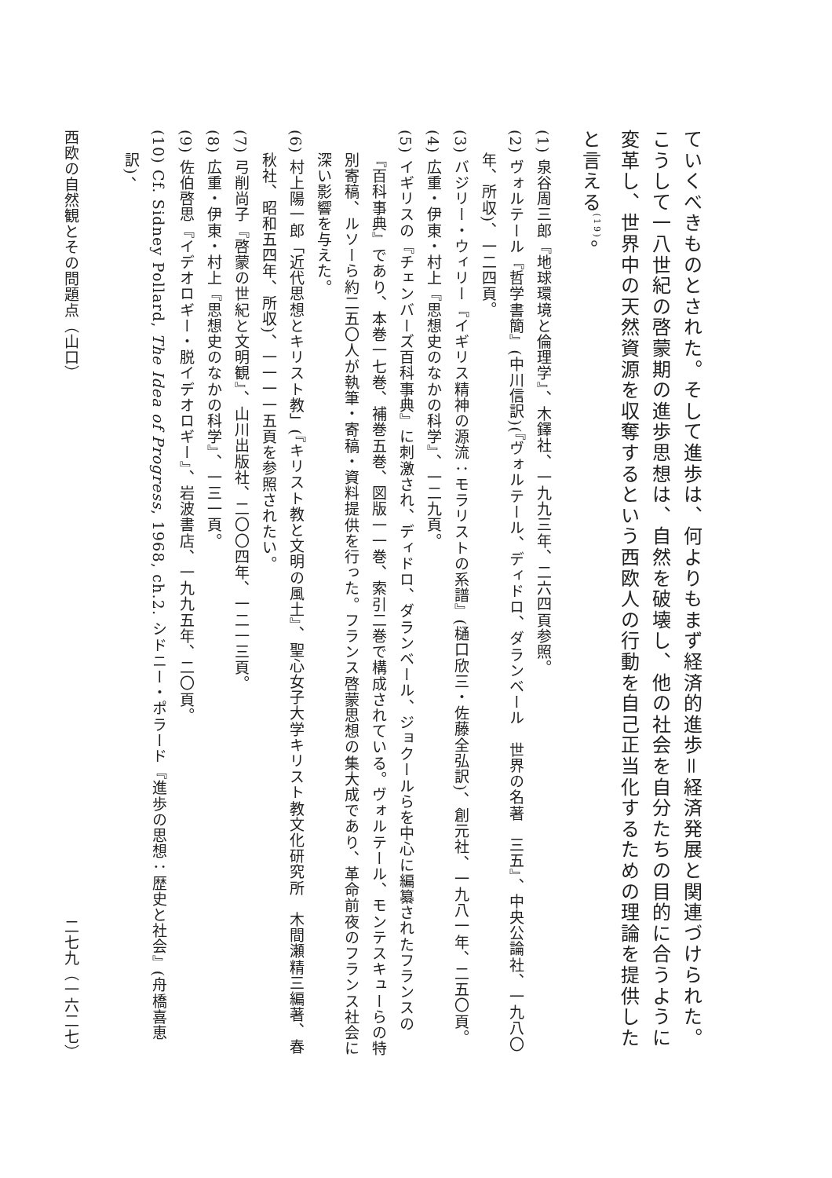ていくべきものとされた。そして進歩は、何よりもまず経済的進歩＝経済発展と関連づけられた。こうして一八世紀の啓蒙期の進歩思想は、自然を破壊し、他の社会を自分たちの目的に合うように変革し、世界中の天然資源を収奪するという西欧人の行動を自己正当化するための理論を提供したと言える<sup>(19)</sup>。
(1) 泉谷周三郎『地球環境と倫理学』、木鐸社、一九九三年、二六四頁参照。
(2) ヴォルテール『哲学書簡』(中川信訳)(『ヴォルテール、ディドロ、ダランベール　世界の名著　三五』、中央公論社、一九八〇年、所収)、一二四頁。
(3) バジリー・ウィリー『イギリス精神の源流：モラリストの系譜』(樋口欣三・佐藤全弘訳)、創元社、一九八一年、二五〇頁。
(4) 広重・伊東・村上『思想史のなかの科学』、一二九頁。
(5) イギリスの『チェンバーズ百科事典』に刺激され、ディドロ、ダランベール、ジョクールらを中心に編纂されたフランスの『百科事典』であり、本巻一七巻、補巻五巻、図版一一巻、索引二巻で構成されている。ヴォルテール、モンテスキューらの特別寄稿、ルソーら約二五〇人が執筆・寄稿・資料提供を行った。フランス啓蒙思想の集大成であり、革命前夜のフランス社会に深い影響を与えた。
(6) 村上陽一郎「近代思想とキリスト教」(『キリスト教と文明の風土』、聖心女子大学キリスト教文化研究所　木間瀬精三編著、春秋社、昭和五四年、所収)、一一一一五頁を参照されたい。
(7) 弓削尚子『啓蒙の世紀と文明観』、山川出版社、二〇〇四年、一二一三頁。
(8) 広重・伊東・村上『思想史のなかの科学』、一三一頁。
(9) 佐伯啓思『イデオロギー・脱イデオロギー』、岩波書店、一九九五年、二〇頁。
(10) Cf. Sidney Pollard, The Idea of Progress, 1968, ch.2. シドニー・ポラード『進歩の思想：歴史と社会』(舟橋喜恵訳)、
西欧の自然観とその問題点（山口） 二七九（一六二七）